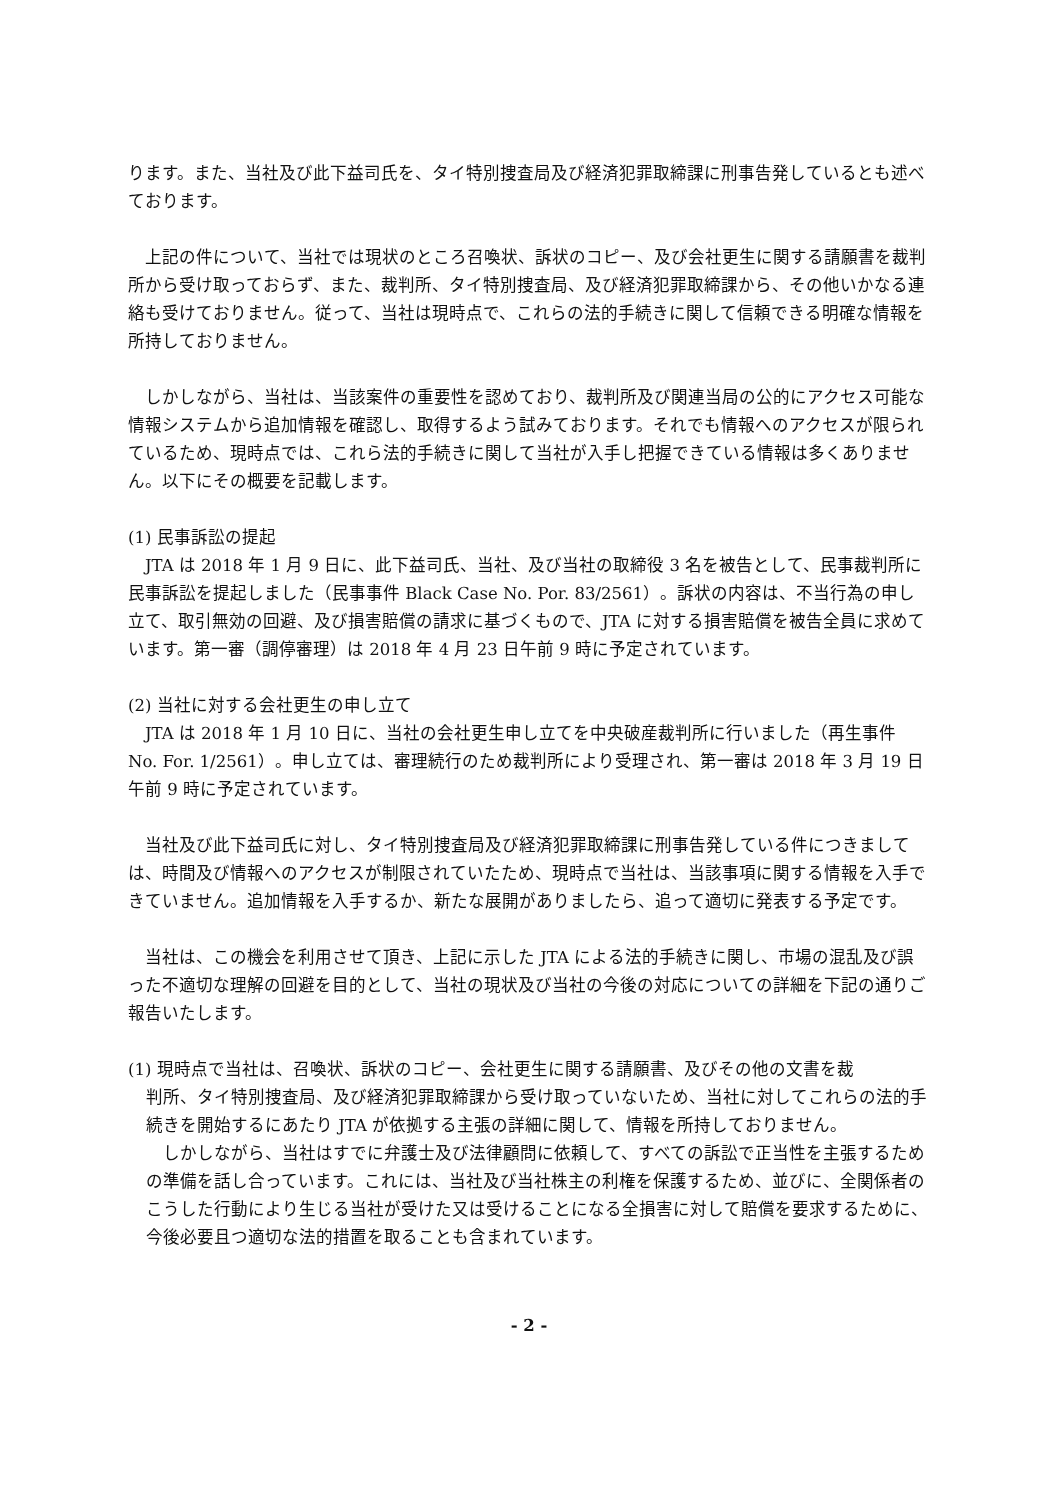ります。また、当社及び此下益司氏を、タイ特別捜査局及び経済犯罪取締課に刑事告発しているとも述べております。
　上記の件について、当社では現状のところ召喚状、訴状のコピー、及び会社更生に関する請願書を裁判所から受け取っておらず、また、裁判所、タイ特別捜査局、及び経済犯罪取締課から、その他いかなる連絡も受けておりません。従って、当社は現時点で、これらの法的手続きに関して信頼できる明確な情報を所持しておりません。
　しかしながら、当社は、当該案件の重要性を認めており、裁判所及び関連当局の公的にアクセス可能な情報システムから追加情報を確認し、取得するよう試みております。それでも情報へのアクセスが限られているため、現時点では、これら法的手続きに関して当社が入手し把握できている情報は多くありません。以下にその概要を記載します。
(1) 民事訴訟の提起
　JTA は 2018 年 1 月 9 日に、此下益司氏、当社、及び当社の取締役 3 名を被告として、民事裁判所に民事訴訟を提起しました（民事事件 Black Case No. Por. 83/2561）。訴状の内容は、不当行為の申し立て、取引無効の回避、及び損害賠償の請求に基づくもので、JTA に対する損害賠償を被告全員に求めています。第一審（調停審理）は 2018 年 4 月 23 日午前 9 時に予定されています。
(2) 当社に対する会社更生の申し立て
　JTA は 2018 年 1 月 10 日に、当社の会社更生申し立てを中央破産裁判所に行いました（再生事件 No. For. 1/2561）。申し立ては、審理続行のため裁判所により受理され、第一審は 2018 年 3 月 19 日午前 9 時に予定されています。
　当社及び此下益司氏に対し、タイ特別捜査局及び経済犯罪取締課に刑事告発している件につきましては、時間及び情報へのアクセスが制限されていたため、現時点で当社は、当該事項に関する情報を入手できていません。追加情報を入手するか、新たな展開がありましたら、追って適切に発表する予定です。
　当社は、この機会を利用させて頂き、上記に示した JTA による法的手続きに関し、市場の混乱及び誤った不適切な理解の回避を目的として、当社の現状及び当社の今後の対応についての詳細を下記の通りご報告いたします。
(1) 現時点で当社は、召喚状、訴状のコピー、会社更生に関する請願書、及びその他の文書を裁
判所、タイ特別捜査局、及び経済犯罪取締課から受け取っていないため、当社に対してこれらの法的手続きを開始するにあたり JTA が依拠する主張の詳細に関して、情報を所持しておりません。
　しかしながら、当社はすでに弁護士及び法律顧問に依頼して、すべての訴訟で正当性を主張するための準備を話し合っています。これには、当社及び当社株主の利権を保護するため、並びに、全関係者のこうした行動により生じる当社が受けた又は受けることになる全損害に対して賠償を要求するために、今後必要且つ適切な法的措置を取ることも含まれています。
- 2 -